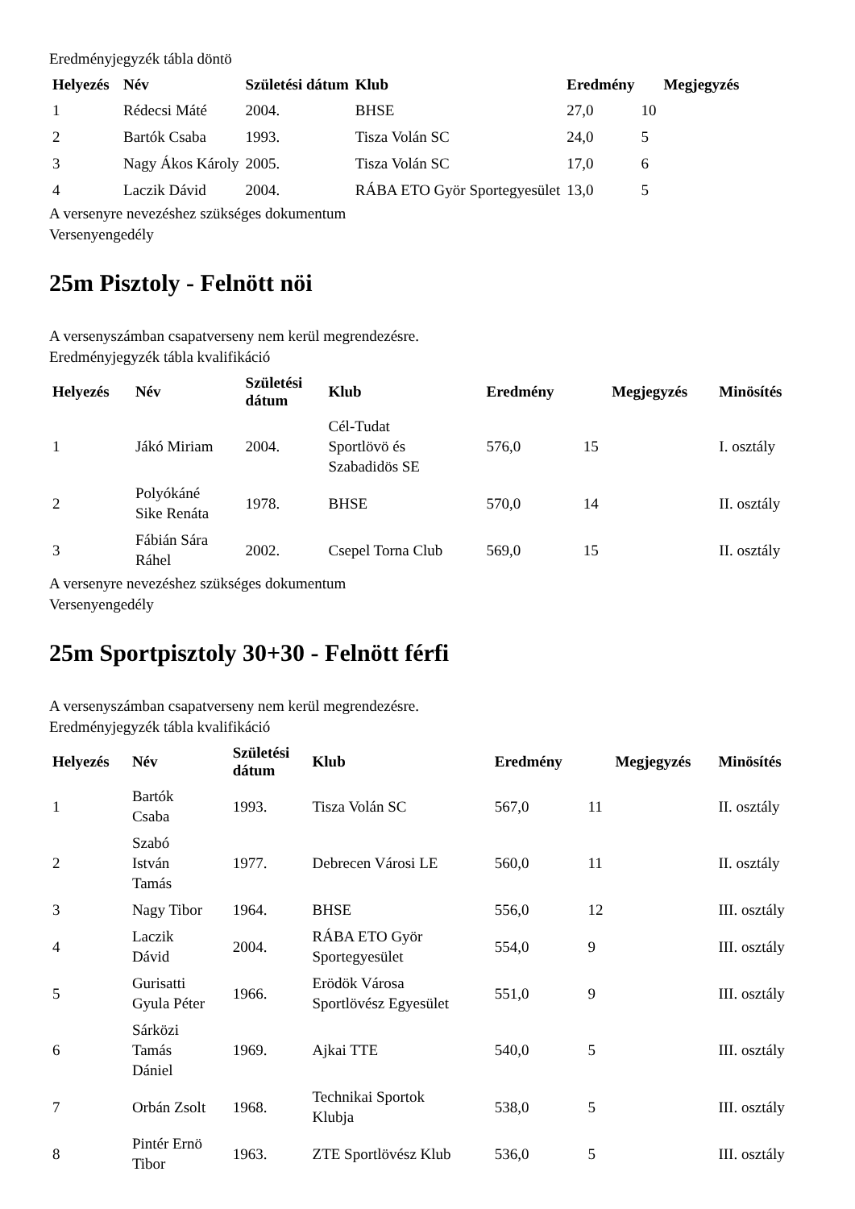Eredményjegyzék tábla döntö
| Helyezés | Név | Születési dátum | Klub | Eredmény | | Megjegyzés |
| --- | --- | --- | --- | --- | --- | --- |
| 1 | Rédecsi Máté | 2004. | BHSE | 27,0 | 10 | |
| 2 | Bartók Csaba | 1993. | Tisza Volán SC | 24,0 | 5 | |
| 3 | Nagy Ákos Károly | 2005. | Tisza Volán SC | 17,0 | 6 | |
| 4 | Laczik Dávid | 2004. | RÁBA ETO Györ Sportegyesület | 13,0 | 5 | |
A versenyre nevezéshez szükséges dokumentum
Versenyengedély
25m Pisztoly - Felnött nöi
A versenyszámban csapatverseny nem kerül megrendezésre.
Eredményjegyzék tábla kvalifikáció
| Helyezés | Név | Születési dátum | Klub | Eredmény | | Megjegyzés | Minösítés |
| --- | --- | --- | --- | --- | --- | --- | --- |
| 1 | Jákó Miriam | 2004. | Cél-Tudat Sportlövö és Szabadidös SE | 576,0 | 15 | | I. osztály |
| 2 | Polyókáné Sike Renáta | 1978. | BHSE | 570,0 | 14 | | II. osztály |
| 3 | Fábián Sára Ráhel | 2002. | Csepel Torna Club | 569,0 | 15 | | II. osztály |
A versenyre nevezéshez szükséges dokumentum
Versenyengedély
25m Sportpisztoly 30+30 - Felnött férfi
A versenyszámban csapatverseny nem kerül megrendezésre.
Eredményjegyzék tábla kvalifikáció
| Helyezés | Név | Születési dátum | Klub | Eredmény | | Megjegyzés | Minösítés |
| --- | --- | --- | --- | --- | --- | --- | --- |
| 1 | Bartók Csaba | 1993. | Tisza Volán SC | 567,0 | 11 | | II. osztály |
| 2 | Szabó István Tamás | 1977. | Debrecen Városi LE | 560,0 | 11 | | II. osztály |
| 3 | Nagy Tibor | 1964. | BHSE | 556,0 | 12 | | III. osztály |
| 4 | Laczik Dávid | 2004. | RÁBA ETO Györ Sportegyesület | 554,0 | 9 | | III. osztály |
| 5 | Gurisatti Gyula Péter | 1966. | Erödök Városa Sportlövész Egyesület | 551,0 | 9 | | III. osztály |
| 6 | Sárközi Tamás Dániel | 1969. | Ajkai TTE | 540,0 | 5 | | III. osztály |
| 7 | Orbán Zsolt | 1968. | Technikai Sportok Klubja | 538,0 | 5 | | III. osztály |
| 8 | Pintér Ernö Tibor | 1963. | ZTE Sportlövész Klub | 536,0 | 5 | | III. osztály |